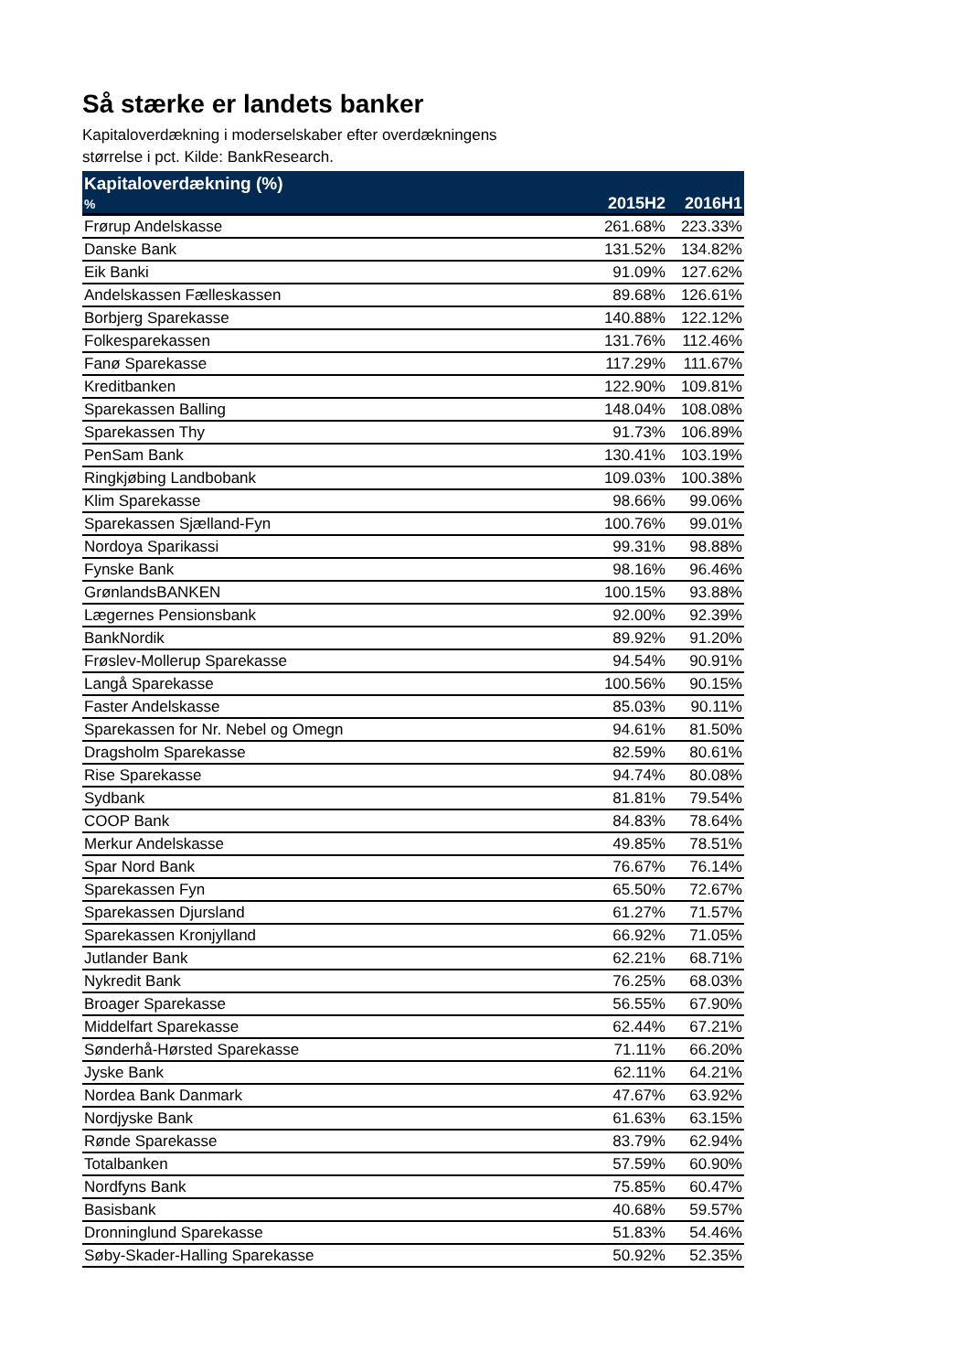Så stærke er landets banker
Kapitaloverdækning i moderselskaber efter overdækningens
størrelse i pct. Kilde: BankResearch.
| Kapitaloverdækning (%) | | |
| --- | --- | --- |
| % | 2015H2 | 2016H1 |
| Frørup Andelskasse | 261.68% | 223.33% |
| Danske Bank | 131.52% | 134.82% |
| Eik Banki | 91.09% | 127.62% |
| Andelskassen Fælleskassen | 89.68% | 126.61% |
| Borbjerg Sparekasse | 140.88% | 122.12% |
| Folkesparekassen | 131.76% | 112.46% |
| Fanø Sparekasse | 117.29% | 111.67% |
| Kreditbanken | 122.90% | 109.81% |
| Sparekassen Balling | 148.04% | 108.08% |
| Sparekassen Thy | 91.73% | 106.89% |
| PenSam Bank | 130.41% | 103.19% |
| Ringkjøbing Landbobank | 109.03% | 100.38% |
| Klim Sparekasse | 98.66% | 99.06% |
| Sparekassen Sjælland-Fyn | 100.76% | 99.01% |
| Nordoya Sparikassi | 99.31% | 98.88% |
| Fynske Bank | 98.16% | 96.46% |
| GrønlandsBANKEN | 100.15% | 93.88% |
| Lægernes Pensionsbank | 92.00% | 92.39% |
| BankNordik | 89.92% | 91.20% |
| Frøslev-Mollerup Sparekasse | 94.54% | 90.91% |
| Langå Sparekasse | 100.56% | 90.15% |
| Faster Andelskasse | 85.03% | 90.11% |
| Sparekassen for Nr. Nebel og Omegn | 94.61% | 81.50% |
| Dragsholm Sparekasse | 82.59% | 80.61% |
| Rise Sparekasse | 94.74% | 80.08% |
| Sydbank | 81.81% | 79.54% |
| COOP Bank | 84.83% | 78.64% |
| Merkur Andelskasse | 49.85% | 78.51% |
| Spar Nord Bank | 76.67% | 76.14% |
| Sparekassen Fyn | 65.50% | 72.67% |
| Sparekassen Djursland | 61.27% | 71.57% |
| Sparekassen Kronjylland | 66.92% | 71.05% |
| Jutlander Bank | 62.21% | 68.71% |
| Nykredit Bank | 76.25% | 68.03% |
| Broager Sparekasse | 56.55% | 67.90% |
| Middelfart Sparekasse | 62.44% | 67.21% |
| Sønderhå-Hørsted Sparekasse | 71.11% | 66.20% |
| Jyske Bank | 62.11% | 64.21% |
| Nordea Bank Danmark | 47.67% | 63.92% |
| Nordjyske Bank | 61.63% | 63.15% |
| Rønde Sparekasse | 83.79% | 62.94% |
| Totalbanken | 57.59% | 60.90% |
| Nordfyns Bank | 75.85% | 60.47% |
| Basisbank | 40.68% | 59.57% |
| Dronninglund Sparekasse | 51.83% | 54.46% |
| Søby-Skader-Halling Sparekasse | 50.92% | 52.35% |